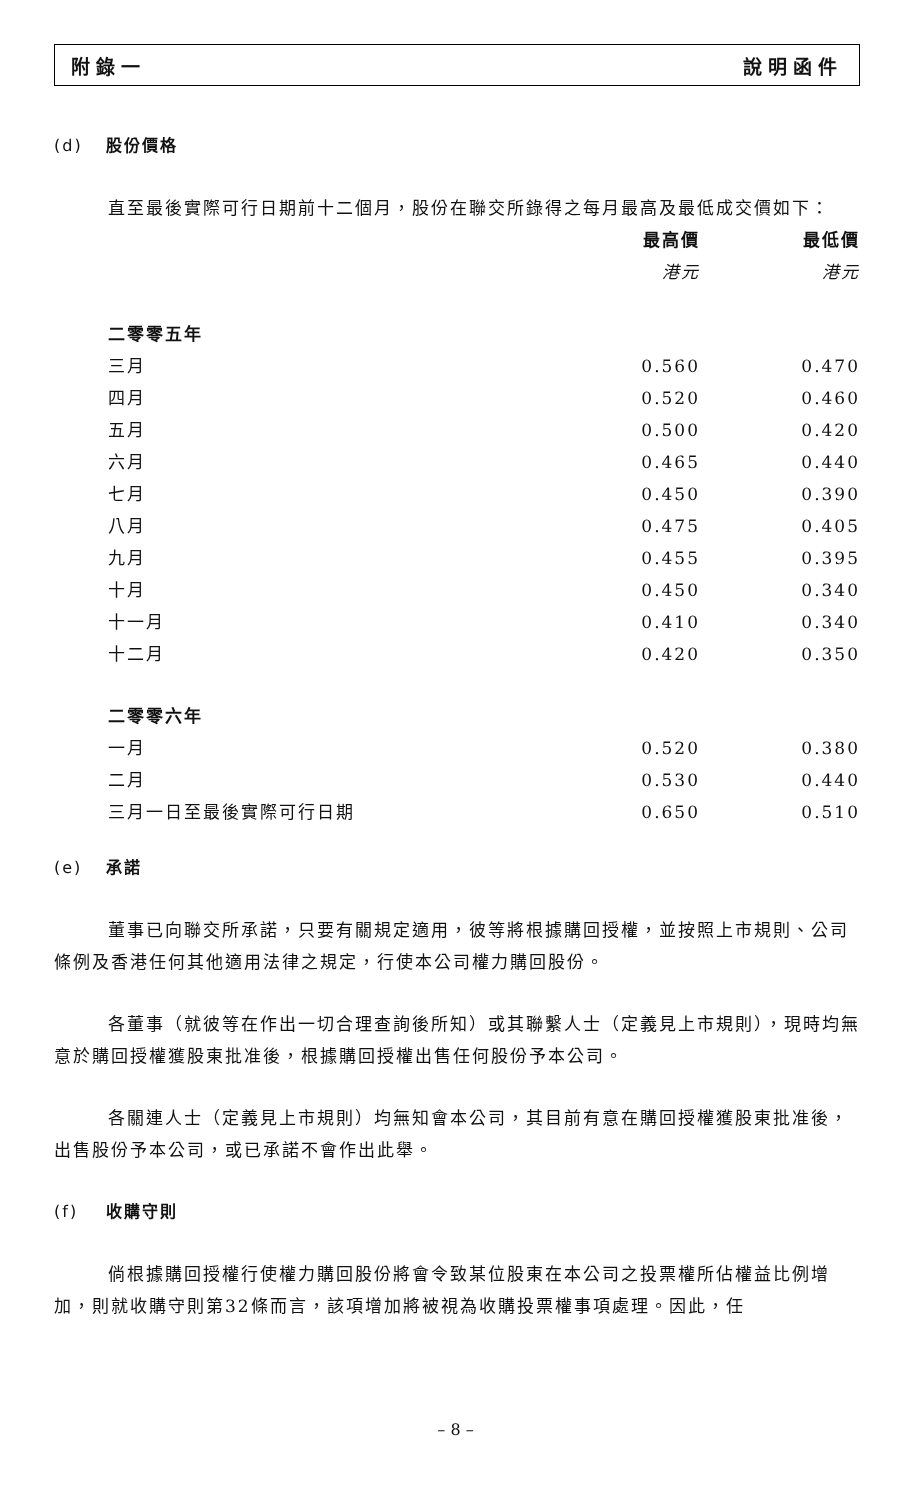附錄一 說明函件
(d) 股份價格
直至最後實際可行日期前十二個月，股份在聯交所錄得之每月最高及最低成交價如下：
| | 最高價 | 最低價 |
| | 港元 | 港元 |
| 二零零五年 | | |
| 三月 | 0.560 | 0.470 |
| 四月 | 0.520 | 0.460 |
| 五月 | 0.500 | 0.420 |
| 六月 | 0.465 | 0.440 |
| 七月 | 0.450 | 0.390 |
| 八月 | 0.475 | 0.405 |
| 九月 | 0.455 | 0.395 |
| 十月 | 0.450 | 0.340 |
| 十一月 | 0.410 | 0.340 |
| 十二月 | 0.420 | 0.350 |
| 二零零六年 | | |
| 一月 | 0.520 | 0.380 |
| 二月 | 0.530 | 0.440 |
| 三月一日至最後實際可行日期 | 0.650 | 0.510 |
(e) 承諾
董事已向聯交所承諾，只要有關規定適用，彼等將根據購回授權，並按照上市規則、公司條例及香港任何其他適用法律之規定，行使本公司權力購回股份。
各董事（就彼等在作出一切合理查詢後所知）或其聯繫人士（定義見上市規則），現時均無意於購回授權獲股東批准後，根據購回授權出售任何股份予本公司。
各關連人士（定義見上市規則）均無知會本公司，其目前有意在購回授權獲股東批准後，出售股份予本公司，或已承諾不會作出此舉。
(f) 收購守則
倘根據購回授權行使權力購回股份將會令致某位股東在本公司之投票權所佔權益比例增加，則就收購守則第32條而言，該項增加將被視為收購投票權事項處理。因此，任
– 8 –